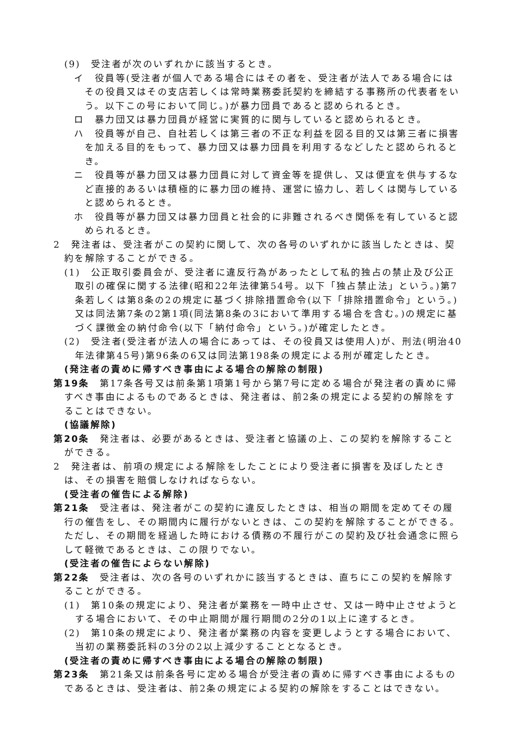(9)　受注者が次のいずれかに該当するとき。
イ　役員等(受注者が個人である場合にはその者を、受注者が法人である場合にはその役員又はその支店若しくは常時業務委託契約を締結する事務所の代表者をいう。以下この号において同じ。)が暴力団員であると認められるとき。
ロ　暴力団又は暴力団員が経営に実質的に関与していると認められるとき。
ハ　役員等が自己、自社若しくは第三者の不正な利益を図る目的又は第三者に損害を加える目的をもって、暴力団又は暴力団員を利用するなどしたと認められるとき。
ニ　役員等が暴力団又は暴力団員に対して資金等を提供し、又は便宜を供与するなど直接的あるいは積極的に暴力団の維持、運営に協力し、若しくは関与していると認められるとき。
ホ　役員等が暴力団又は暴力団員と社会的に非難されるべき関係を有していると認められるとき。
2　発注者は、受注者がこの契約に関して、次の各号のいずれかに該当したときは、契約を解除することができる。
(1)　公正取引委員会が、受注者に違反行為があったとして私的独占の禁止及び公正取引の確保に関する法律(昭和22年法律第54号。以下「独占禁止法」という。)第7条若しくは第8条の2の規定に基づく排除措置命令(以下「排除措置命令」という。)又は同法第7条の2第1項(同法第8条の3において準用する場合を含む。)の規定に基づく課徴金の納付命令(以下「納付命令」という。)が確定したとき。
(2)　受注者(受注者が法人の場合にあっては、その役員又は使用人)が、刑法(明治40年法律第45号)第96条の6又は同法第198条の規定による刑が確定したとき。
(発注者の責めに帰すべき事由による場合の解除の制限)
第19条　第17条各号又は前条第1項第1号から第7号に定める場合が発注者の責めに帰すべき事由によるものであるときは、発注者は、前2条の規定による契約の解除をすることはできない。
(協議解除)
第20条　発注者は、必要があるときは、受注者と協議の上、この契約を解除することができる。
2　発注者は、前項の規定による解除をしたことにより受注者に損害を及ぼしたときは、その損害を賠償しなければならない。
(受注者の催告による解除)
第21条　受注者は、発注者がこの契約に違反したときは、相当の期間を定めてその履行の催告をし、その期間内に履行がないときは、この契約を解除することができる。ただし、その期間を経過した時における債務の不履行がこの契約及び社会通念に照らして軽微であるときは、この限りでない。
(受注者の催告によらない解除)
第22条　受注者は、次の各号のいずれかに該当するときは、直ちにこの契約を解除することができる。
(1)　第10条の規定により、発注者が業務を一時中止させ、又は一時中止させようとする場合において、その中止期間が履行期間の2分の1以上に達するとき。
(2)　第10条の規定により、発注者が業務の内容を変更しようとする場合において、当初の業務委託料の3分の2以上減少することとなるとき。
(受注者の責めに帰すべき事由による場合の解除の制限)
第23条　第21条又は前条各号に定める場合が受注者の責めに帰すべき事由によるものであるときは、受注者は、前2条の規定による契約の解除をすることはできない。